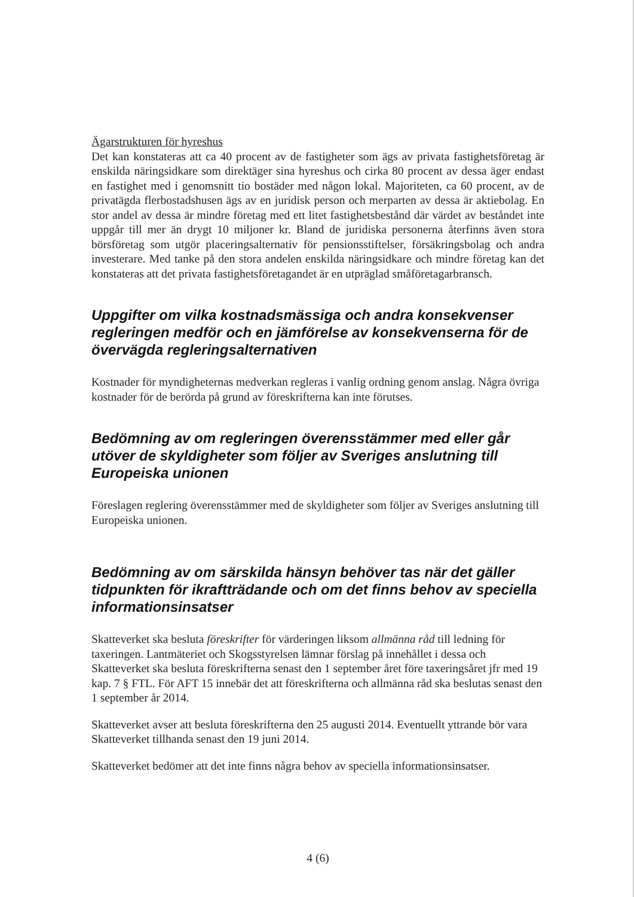Ägarstrukturen för hyreshus
Det kan konstateras att ca 40 procent av de fastigheter som ägs av privata fastighetsföretag är enskilda näringsidkare som direktäger sina hyreshus och cirka 80 procent av dessa äger endast en fastighet med i genomsnitt tio bostäder med någon lokal. Majoriteten, ca 60 procent, av de privatägda flerbostadshusen ägs av en juridisk person och merparten av dessa är aktiebolag. En stor andel av dessa är mindre företag med ett litet fastighetsbestånd där värdet av beståndet inte uppgår till mer än drygt 10 miljoner kr. Bland de juridiska personerna återfinns även stora börsföretag som utgör placeringsalternativ för pensionsstiftelser, försäkringsbolag och andra investerare. Med tanke på den stora andelen enskilda näringsidkare och mindre företag kan det konstateras att det privata fastighetsföretagandet är en utpräglad småföretagarbransch.
Uppgifter om vilka kostnadsmässiga och andra konsekvenser regleringen medför och en jämförelse av konsekvenserna för de övervägda regleringsalternativen
Kostnader för myndigheternas medverkan regleras i vanlig ordning genom anslag. Några övriga kostnader för de berörda på grund av föreskrifterna kan inte förutses.
Bedömning av om regleringen överensstämmer med eller går utöver de skyldigheter som följer av Sveriges anslutning till Europeiska unionen
Föreslagen reglering överensstämmer med de skyldigheter som följer av Sveriges anslutning till Europeiska unionen.
Bedömning av om särskilda hänsyn behöver tas när det gäller tidpunkten för ikraftträdande och om det finns behov av speciella informationsinsatser
Skatteverket ska besluta föreskrifter för värderingen liksom allmänna råd till ledning för taxeringen. Lantmäteriet och Skogsstyrelsen lämnar förslag på innehållet i dessa och Skatteverket ska besluta föreskrifterna senast den 1 september året före taxeringsåret jfr med 19 kap. 7 § FTL. För AFT 15 innebär det att föreskrifterna och allmänna råd ska beslutas senast den 1 september år 2014.
Skatteverket avser att besluta föreskrifterna den 25 augusti 2014. Eventuellt yttrande bör vara Skatteverket tillhanda senast den 19 juni 2014.
Skatteverket bedömer att det inte finns några behov av speciella informationsinsatser.
4 (6)